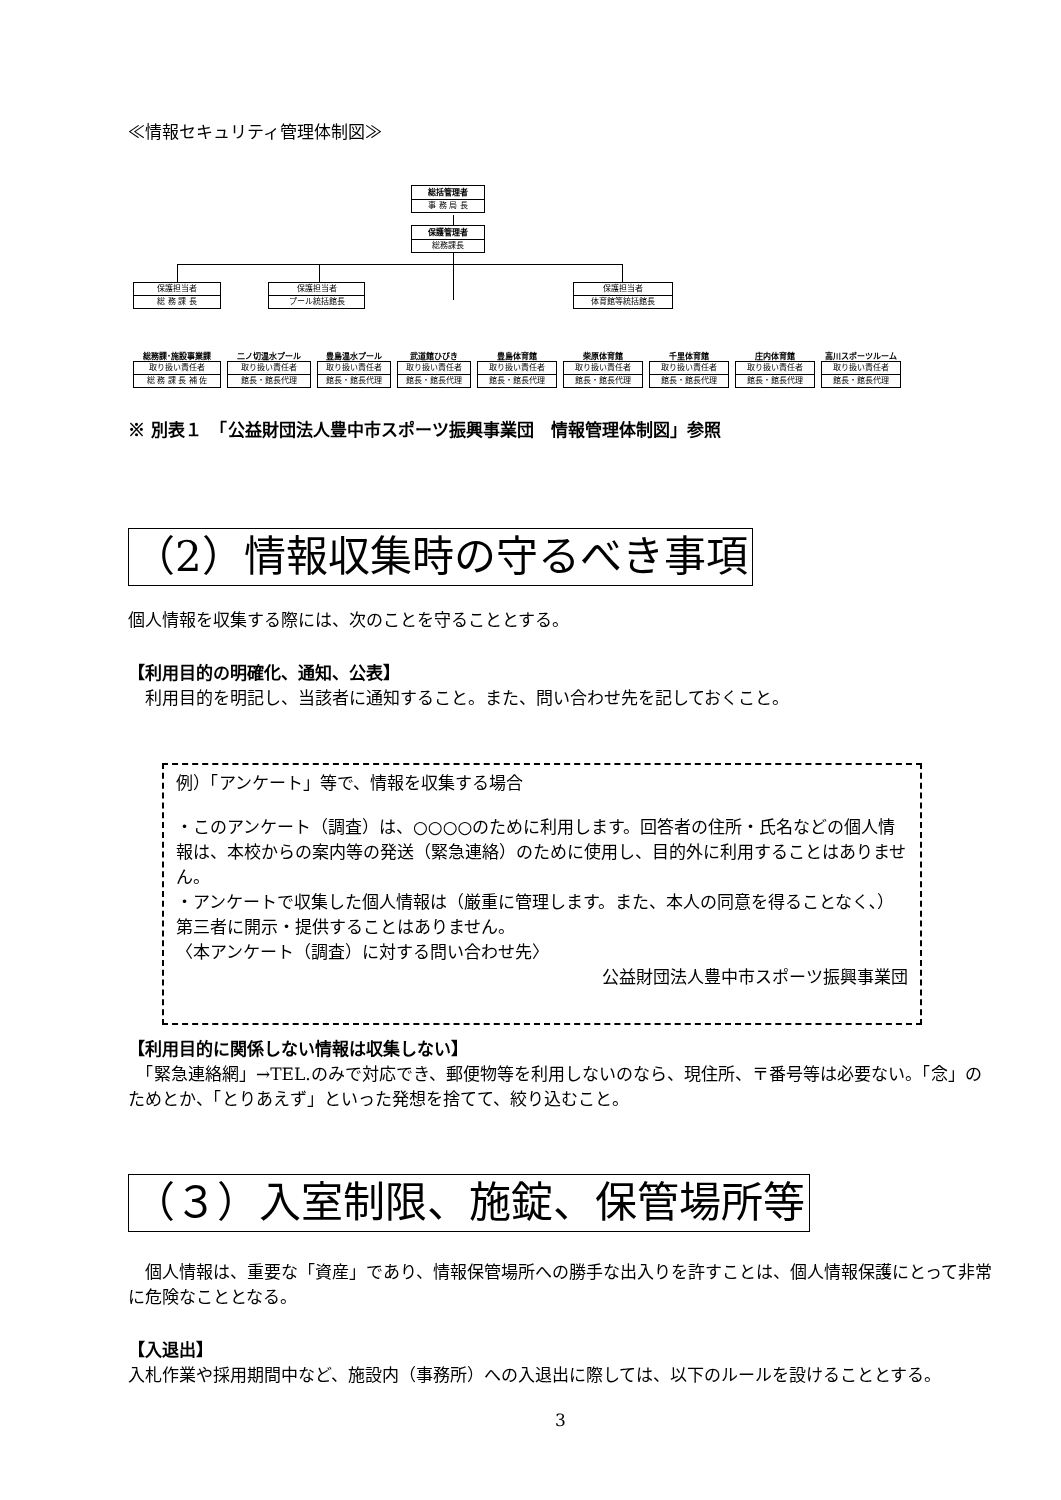≪情報セキュリティ管理体制図≫
総括管理者
事 務 局 長
保護管理者
総務課長
保護担当者
総 務 課 長
保護担当者
プール統括館長
保護担当者
体育館等統括館長
総務課･施設事業課
取り扱い責任者
総 務 課 長 補 佐
二ノ切温水プール
取り扱い責任者
館長・館長代理
豊島温水プール
取り扱い責任者
館長・館長代理
武道館ひびき
取り扱い責任者
館長・館長代理
豊島体育館
取り扱い責任者
館長・館長代理
柴原体育館
取り扱い責任者
館長・館長代理
千里体育館
取り扱い責任者
館長・館長代理
庄内体育館
取り扱い責任者
館長・館長代理
高川スポーツルーム
取り扱い責任者
館長・館長代理
※ 別表１　「公益財団法人豊中市スポーツ振興事業団　情報管理体制図」参照
（2）情報収集時の守るべき事項
個人情報を収集する際には、次のことを守ることとする。
【利用目的の明確化、通知、公表】
　利用目的を明記し、当該者に通知すること。また、問い合わせ先を記しておくこと。
例）「アンケート」等で、情報を収集する場合
・このアンケート（調査）は、○○○○のために利用します。回答者の住所・氏名などの個人情報は、本校からの案内等の発送（緊急連絡）のために使用し、目的外に利用することはありません。
・アンケートで収集した個人情報は（厳重に管理します。また、本人の同意を得ることなく､）第三者に開示・提供することはありません。
〈本アンケート（調査）に対する問い合わせ先〉
公益財団法人豊中市スポーツ振興事業団
【利用目的に関係しない情報は収集しない】
　「緊急連絡網」→TEL.のみで対応でき、郵便物等を利用しないのなら、現住所、〒番号等は必要ない。「念」のためとか、「とりあえず」といった発想を捨てて、絞り込むこと。
（３）入室制限、施錠、保管場所等
　個人情報は、重要な「資産」であり、情報保管場所への勝手な出入りを許すことは、個人情報保護にとって非常に危険なこととなる。
【入退出】
入札作業や採用期間中など、施設内（事務所）への入退出に際しては、以下のルールを設けることとする。
3